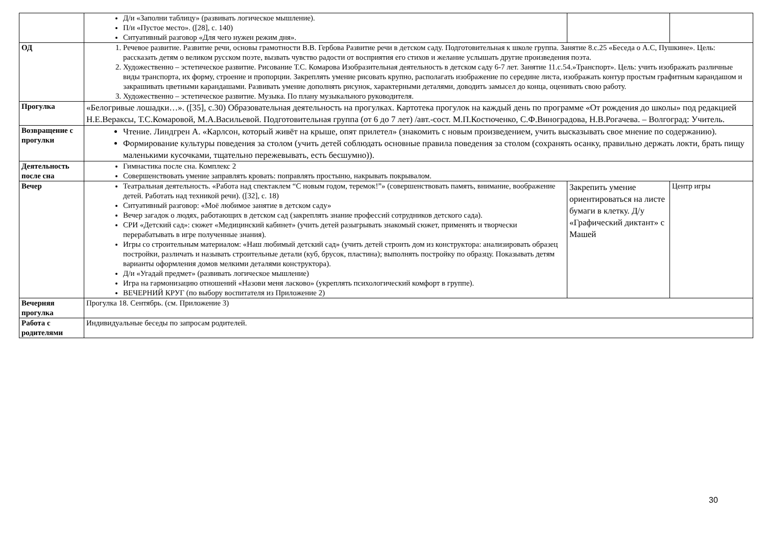| | Д/и «Заполни таблицу» (развивать логическое мышление). П/и «Пустое место». ([28], с. 140) Ситуативный разговор «Для чего нужен режим дня». | | |
| ОД | 1. Речевое развитие. Развитие речи, основы грамотности В.В. Гербова Развитие речи в детском саду. Подготовительная к школе группа. Занятие 8.с.25 «Беседа о А.С, Пушкине». Цель: рассказать детям о великом русском поэте, вызвать чувство радости от восприятия его стихов и желание услышать другие произведения поэта. 2. Художественно – эстетическое развитие. Рисование Т.С. Комарова Изобразительная деятельность в детском саду 6-7 лет. Занятие 11.с.54.»Транспорт». Цель: учить изображать различные виды транспорта, их форму, строение и пропорции. Закреплять умение рисовать крупно, располагать изображение по середине листа, изображать контур простым графитным карандашом и закрашивать цветными карандашами. Развивать умение дополнять рисунок, характерными деталями, доводить замысел до конца, оценивать свою работу. 3. Художественно – эстетическое развитие. Музыка. По плану музыкального руководителя. | | |
| Прогулка | «Белогривые лошадки…». ([35], с.30) Образовательная деятельность на прогулках. Картотека прогулок на каждый день по программе «От рождения до школы» под редакцией Н.Е.Вераксы, Т.С.Комаровой, М.А.Васильевой. Подготовительная группа (от 6 до 7 лет) /авт.-сост. М.П.Костюченко, С.Ф.Виноградова, Н.В.Рогачева. – Волгоград: Учитель. | | |
| Возвращение с прогулки | Чтение. Линдгрен А. «Карлсон, который живёт на крыше, опят прилетел» (знакомить с новым произведением, учить высказывать свое мнение по содержанию). Формирование культуры поведения за столом (учить детей соблюдать основные правила поведения за столом (сохранять осанку, правильно держать локти, брать пищу маленькими кусочками, тщательно пережевывать, есть бесшумно)). | | |
| Деятельность после сна | Гимнастика после сна. Комплекс 2 Совершенствовать умение заправлять кровать: поправлять простыню, накрывать покрывалом. | | |
| Вечер | Театральная деятельность. «Работа над спектаклем “С новым годом, теремок!”» (совершенствовать память, внимание, воображение детей. Работать над техникой речи). ([32], с. 18) Ситуативный разговор: «Моё любимое занятие в детском саду» Вечер загадок о людях, работающих в детском сад (закреплять знание профессий сотрудников детского сада). СРИ «Детский сад»: сюжет «Медицинский кабинет» (учить детей разыгрывать знакомый сюжет, применять и творчески перерабатывать в игре полученные знания). Игры со строительным материалом: «Наш любимый детский сад» (учить детей строить дом из конструктора: анализировать образец постройки, различать и называть строительные детали (куб, брусок, пластина); выполнять постройку по образцу. Показывать детям варианты оформления домов мелкими деталями конструктора). Д/и «Угадай предмет» (развивать логическое мышление) Игра на гармонизацию отношений «Назови меня ласково» (укреплять психологический комфорт в группе). ВЕЧЕРНИЙ КРУГ (по выбору воспитателя из Приложение 2) | Закрепить умение ориентироваться на листе бумаги в клетку. Д/у «Графический диктант» с Машей | Центр игры |
| Вечерняя прогулка | Прогулка 18. Сентябрь. (см. Приложение 3) | | |
| Работа с родителями | Индивидуальные беседы по запросам родителей. | | |
30